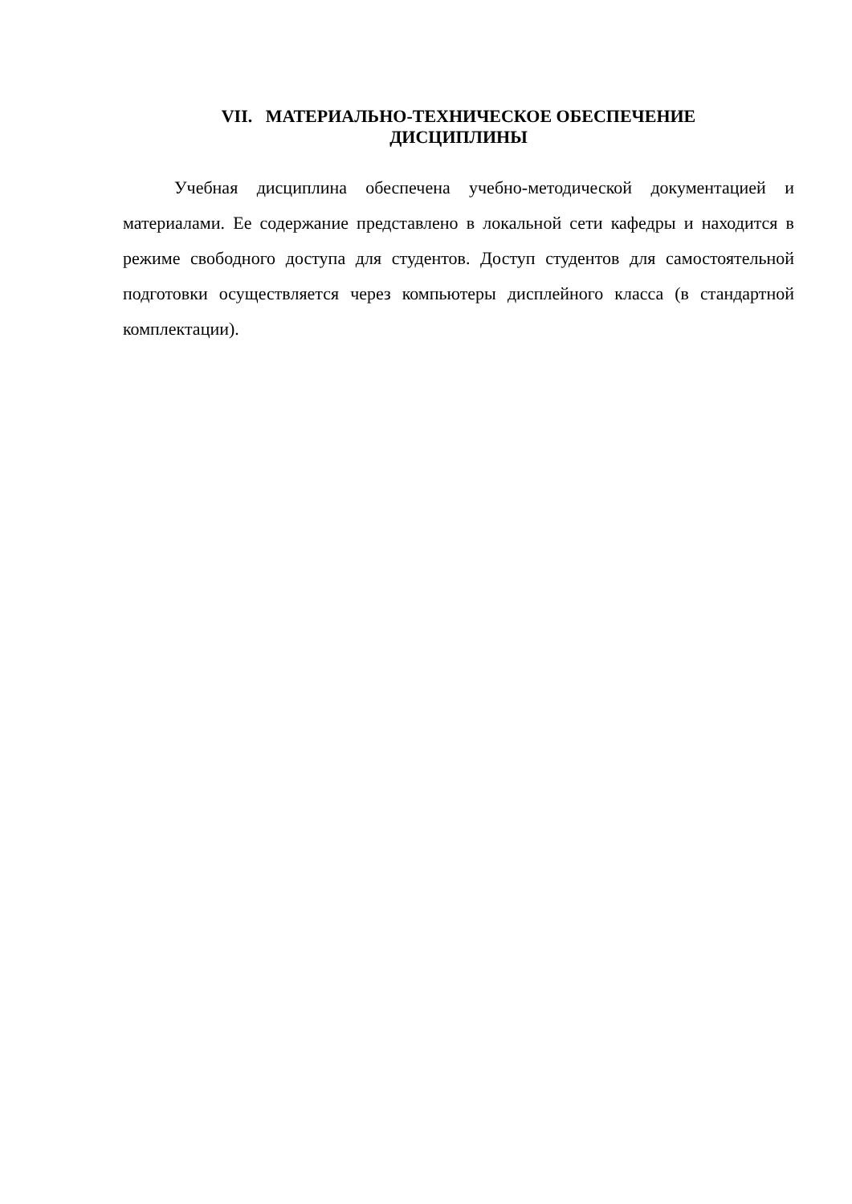VII. МАТЕРИАЛЬНО-ТЕХНИЧЕСКОЕ ОБЕСПЕЧЕНИЕ
ДИСЦИПЛИНЫ
Учебная дисциплина обеспечена учебно-методической документацией и материалами. Ее содержание представлено в локальной сети кафедры и находится в режиме свободного доступа для студентов. Доступ студентов для самостоятельной подготовки осуществляется через компьютеры дисплейного класса (в стандартной комплектации).